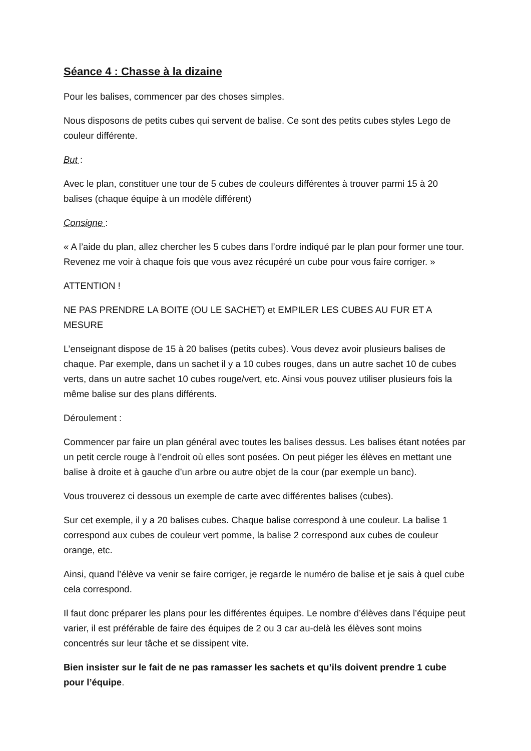Séance 4 : Chasse à la dizaine
Pour les balises, commencer par des choses simples.
Nous disposons de petits cubes qui servent de balise. Ce sont des petits cubes styles Lego de couleur différente.
But :
Avec le plan, constituer une tour de 5 cubes de couleurs différentes à trouver parmi 15 à 20 balises (chaque équipe à un modèle différent)
Consigne :
« A l’aide du plan, allez chercher les 5 cubes dans l’ordre indiqué par le plan pour former une tour. Revenez me voir à chaque fois que vous avez récupéré un cube pour vous faire corriger. »
ATTENTION !
NE PAS PRENDRE LA BOITE (OU LE SACHET) et EMPILER LES CUBES AU FUR ET A MESURE
L’enseignant dispose de 15 à 20 balises (petits cubes). Vous devez avoir plusieurs balises de chaque. Par exemple, dans un sachet il y a 10 cubes rouges, dans un autre sachet 10 de cubes verts, dans un autre sachet 10 cubes rouge/vert, etc. Ainsi vous pouvez utiliser plusieurs fois la même balise sur des plans différents.
Déroulement :
Commencer par faire un plan général avec toutes les balises dessus. Les balises étant notées par un petit cercle rouge à l’endroit où elles sont posées. On peut piéger les élèves en mettant une balise à droite et à gauche d’un arbre ou autre objet de la cour (par exemple un banc).
Vous trouverez ci dessous un exemple de carte avec différentes balises (cubes).
Sur cet exemple, il y a 20 balises cubes. Chaque balise correspond à une couleur. La balise 1 correspond aux cubes de couleur vert pomme, la balise 2 correspond aux cubes de couleur orange, etc.
Ainsi, quand l’élève va venir se faire corriger, je regarde le numéro de balise et je sais à quel cube cela correspond.
Il faut donc préparer les plans pour les différentes équipes. Le nombre d’élèves dans l’équipe peut varier, il est préférable de faire des équipes de 2 ou 3 car au-delà les élèves sont moins concentrés sur leur tâche et se dissipent vite.
Bien insister sur le fait de ne pas ramasser les sachets et qu’ils doivent prendre 1 cube pour l’équipe.